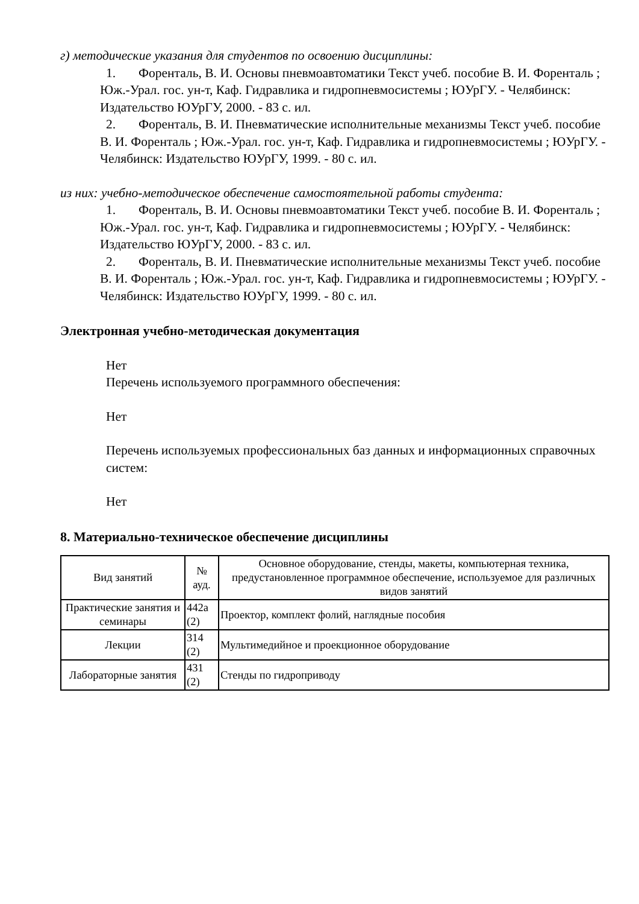г) методические указания для студентов по освоению дисциплины:
1. Форенталь, В. И. Основы пневмоавтоматики Текст учеб. пособие В. И. Форенталь ; Юж.-Урал. гос. ун-т, Каф. Гидравлика и гидропневмосистемы ; ЮУрГУ. - Челябинск: Издательство ЮУрГУ, 2000. - 83 с. ил.
2. Форенталь, В. И. Пневматические исполнительные механизмы Текст учеб. пособие В. И. Форенталь ; Юж.-Урал. гос. ун-т, Каф. Гидравлика и гидропневмосистемы ; ЮУрГУ. - Челябинск: Издательство ЮУрГУ, 1999. - 80 с. ил.
из них: учебно-методическое обеспечение самостоятельной работы студента:
1. Форенталь, В. И. Основы пневмоавтоматики Текст учеб. пособие В. И. Форенталь ; Юж.-Урал. гос. ун-т, Каф. Гидравлика и гидропневмосистемы ; ЮУрГУ. - Челябинск: Издательство ЮУрГУ, 2000. - 83 с. ил.
2. Форенталь, В. И. Пневматические исполнительные механизмы Текст учеб. пособие В. И. Форенталь ; Юж.-Урал. гос. ун-т, Каф. Гидравлика и гидропневмосистемы ; ЮУрГУ. - Челябинск: Издательство ЮУрГУ, 1999. - 80 с. ил.
Электронная учебно-методическая документация
Нет
Перечень используемого программного обеспечения:
Нет
Перечень используемых профессиональных баз данных и информационных справочных систем:
Нет
8. Материально-техническое обеспечение дисциплины
| Вид занятий | № ауд. | Основное оборудование, стенды, макеты, компьютерная техника, предустановленное программное обеспечение, используемое для различных видов занятий |
| --- | --- | --- |
| Практические занятия и семинары | 442а (2) | Проектор, комплект фолий, наглядные пособия |
| Лекции | 314 (2) | Мультимедийное и проекционное оборудование |
| Лабораторные занятия | 431 (2) | Стенды по гидроприводу |